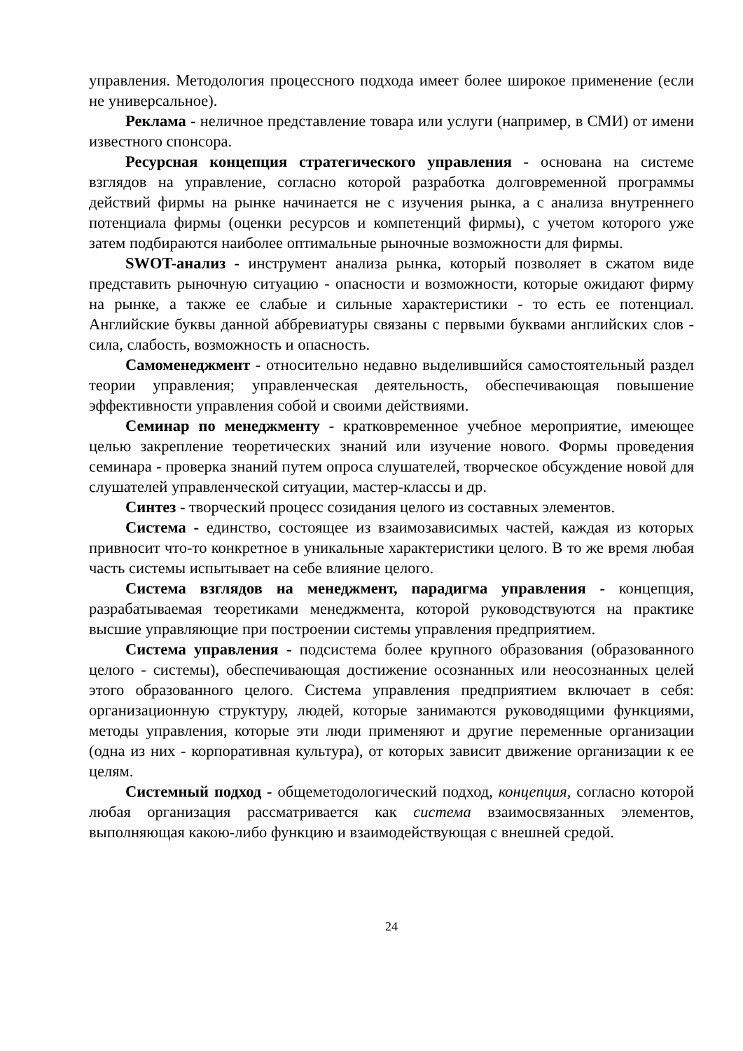управления. Методология процессного подхода имеет более широкое применение (если не универсальное).
Реклама - неличное представление товара или услуги (например, в СМИ) от имени известного спонсора.
Ресурсная концепция стратегического управления - основана на системе взглядов на управление, согласно которой разработка долговременной программы действий фирмы на рынке начинается не с изучения рынка, а с анализа внутреннего потенциала фирмы (оценки ресурсов и компетенций фирмы), с учетом которого уже затем подбираются наиболее оптимальные рыночные возможности для фирмы.
SWOT-анализ - инструмент анализа рынка, который позволяет в сжатом виде представить рыночную ситуацию - опасности и возможности, которые ожидают фирму на рынке, а также ее слабые и сильные характеристики - то есть ее потенциал. Английские буквы данной аббревиатуры связаны с первыми буквами английских слов - сила, слабость, возможность и опасность.
Самоменеджмент - относительно недавно выделившийся самостоятельный раздел теории управления; управленческая деятельность, обеспечивающая повышение эффективности управления собой и своими действиями.
Семинар по менеджменту - кратковременное учебное мероприятие, имеющее целью закрепление теоретических знаний или изучение нового. Формы проведения семинара - проверка знаний путем опроса слушателей, творческое обсуждение новой для слушателей управленческой ситуации, мастер-классы и др.
Синтез - творческий процесс созидания целого из составных элементов.
Система - единство, состоящее из взаимозависимых частей, каждая из которых привносит что-то конкретное в уникальные характеристики целого. В то же время любая часть системы испытывает на себе влияние целого.
Система взглядов на менеджмент, парадигма управления - концепция, разрабатываемая теоретиками менеджмента, которой руководствуются на практике высшие управляющие при построении системы управления предприятием.
Система управления - подсистема более крупного образования (образованного целого - системы), обеспечивающая достижение осознанных или неосознанных целей этого образованного целого. Система управления предприятием включает в себя: организационную структуру, людей, которые занимаются руководящими функциями, методы управления, которые эти люди применяют и другие переменные организации (одна из них - корпоративная культура), от которых зависит движение организации к ее целям.
Системный подход - общеметодологический подход, концепция, согласно которой любая организация рассматривается как система взаимосвязанных элементов, выполняющая какою-либо функцию и взаимодействующая с внешней средой.
24